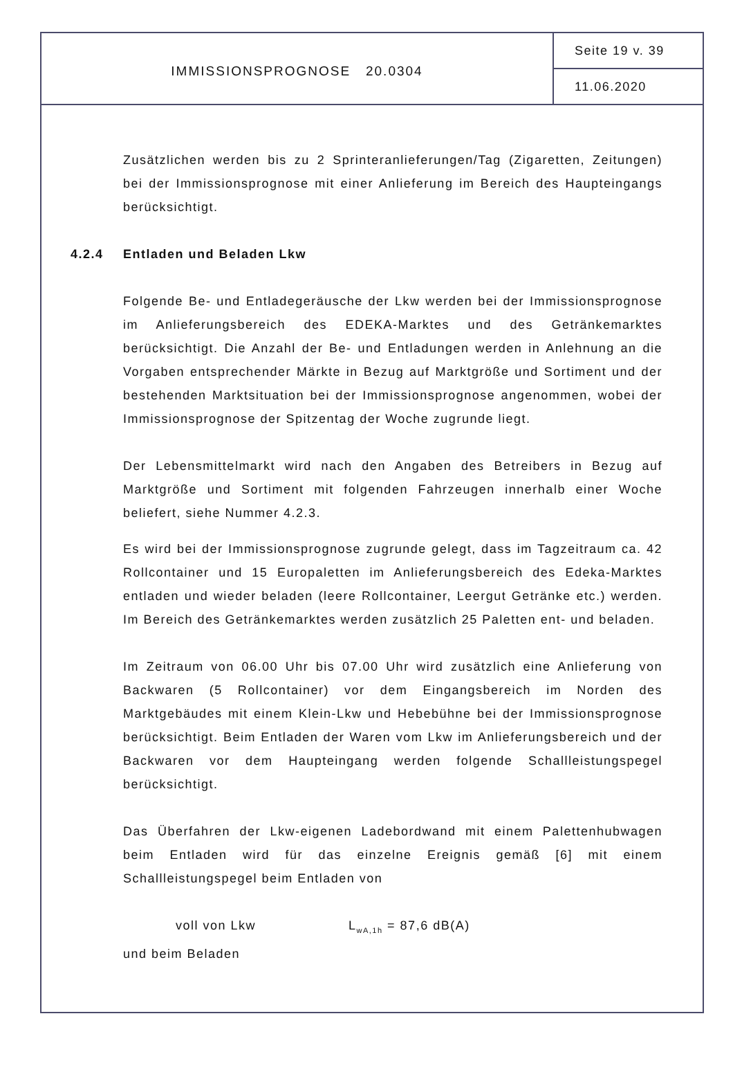IMMISSIONSPROGNOSE 20.0304
Seite 19 v. 39
11.06.2020
Zusätzlichen werden bis zu 2 Sprinteranlieferungen/Tag (Zigaretten, Zeitungen) bei der Immissionsprognose mit einer Anlieferung im Bereich des Haupteingangs berücksichtigt.
4.2.4 Entladen und Beladen Lkw
Folgende Be- und Entladegeräusche der Lkw werden bei der Immissionsprognose im Anlieferungsbereich des EDEKA-Marktes und des Getränkemarktes berücksichtigt. Die Anzahl der Be- und Entladungen werden in Anlehnung an die Vorgaben entsprechender Märkte in Bezug auf Marktgröße und Sortiment und der bestehenden Marktsituation bei der Immissionsprognose angenommen, wobei der Immissionsprognose der Spitzentag der Woche zugrunde liegt.
Der Lebensmittelmarkt wird nach den Angaben des Betreibers in Bezug auf Marktgröße und Sortiment mit folgenden Fahrzeugen innerhalb einer Woche beliefert, siehe Nummer 4.2.3.
Es wird bei der Immissionsprognose zugrunde gelegt, dass im Tagzeitraum ca. 42 Rollcontainer und 15 Europaletten im Anlieferungsbereich des Edeka-Marktes entladen und wieder beladen (leere Rollcontainer, Leergut Getränke etc.) werden. Im Bereich des Getränkemarktes werden zusätzlich 25 Paletten ent- und beladen.
Im Zeitraum von 06.00 Uhr bis 07.00 Uhr wird zusätzlich eine Anlieferung von Backwaren (5 Rollcontainer) vor dem Eingangsbereich im Norden des Marktgebäudes mit einem Klein-Lkw und Hebebühne bei der Immissionsprognose berücksichtigt. Beim Entladen der Waren vom Lkw im Anlieferungsbereich und der Backwaren vor dem Haupteingang werden folgende Schallleistungspegel berücksichtigt.
Das Überfahren der Lkw-eigenen Ladebordwand mit einem Palettenhubwagen beim Entladen wird für das einzelne Ereignis gemäß [6] mit einem Schallleistungspegel beim Entladen von
voll von Lkw L<sub>wA,1h</sub> = 87,6 dB(A)
und beim Beladen